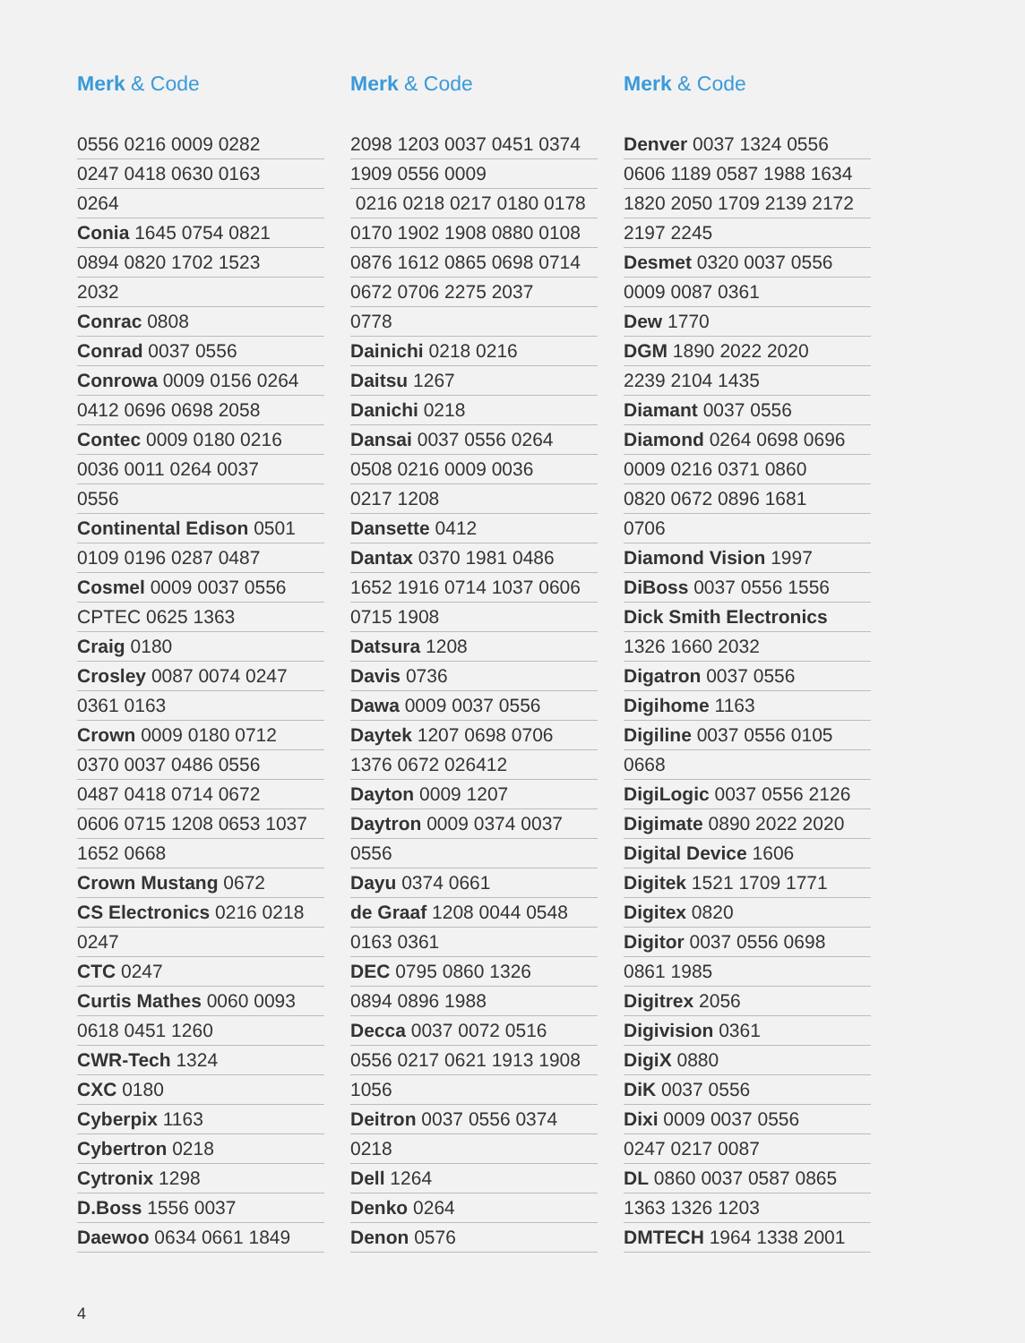Merk & Code
0556 0216 0009 0282
0247 0418 0630 0163
0264
Conia 1645 0754 0821
0894 0820 1702 1523
2032
Conrac 0808
Conrad 0037 0556
Conrowa 0009 0156 0264
0412 0696 0698 2058
Contec 0009 0180 0216
0036 0011 0264 0037
0556
Continental Edison 0501
0109 0196 0287 0487
Cosmel 0009 0037 0556
CPTEC 0625 1363
Craig 0180
Crosley 0087 0074 0247
0361 0163
Crown 0009 0180 0712
0370 0037 0486 0556
0487 0418 0714 0672
0606 0715 1208 0653 1037
1652 0668
Crown Mustang 0672
CS Electronics 0216 0218
0247
CTC 0247
Curtis Mathes 0060 0093
0618 0451 1260
CWR-Tech 1324
CXC 0180
Cyberpix 1163
Cybertron 0218
Cytronix 1298
D.Boss 1556 0037
Daewoo 0634 0661 1849
Merk & Code
2098 1203 0037 0451 0374
1909 0556 0009
0216 0218 0217 0180 0178
0170 1902 1908 0880 0108
0876 1612 0865 0698 0714
0672 0706 2275 2037
0778
Dainichi 0218 0216
Daitsu 1267
Danichi 0218
Dansai 0037 0556 0264
0508 0216 0009 0036
0217 1208
Dansette 0412
Dantax 0370 1981 0486
1652 1916 0714 1037 0606
0715 1908
Datsura 1208
Davis 0736
Dawa 0009 0037 0556
Daytek 1207 0698 0706
1376 0672 026412
Dayton 0009 1207
Daytron 0009 0374 0037
0556
Dayu 0374 0661
de Graaf 1208 0044 0548
0163 0361
DEC 0795 0860 1326
0894 0896 1988
Decca 0037 0072 0516
0556 0217 0621 1913 1908
1056
Deitron 0037 0556 0374
0218
Dell 1264
Denko 0264
Denon 0576
Merk & Code
Denver 0037 1324 0556
0606 1189 0587 1988 1634
1820 2050 1709 2139 2172
2197 2245
Desmet 0320 0037 0556
0009 0087 0361
Dew 1770
DGM 1890 2022 2020
2239 2104 1435
Diamant 0037 0556
Diamond 0264 0698 0696
0009 0216 0371 0860
0820 0672 0896 1681
0706
Diamond Vision 1997
DiBoss 0037 0556 1556
Dick Smith Electronics
1326 1660 2032
Digatron 0037 0556
Digihome 1163
Digiline 0037 0556 0105
0668
DigiLogic 0037 0556 2126
Digimate 0890 2022 2020
Digital Device 1606
Digitek 1521 1709 1771
Digitex 0820
Digitor 0037 0556 0698
0861 1985
Digitrex 2056
Digivision 0361
DigiX 0880
DiK 0037 0556
Dixi 0009 0037 0556
0247 0217 0087
DL 0860 0037 0587 0865
1363 1326 1203
DMTECH 1964 1338 2001
4